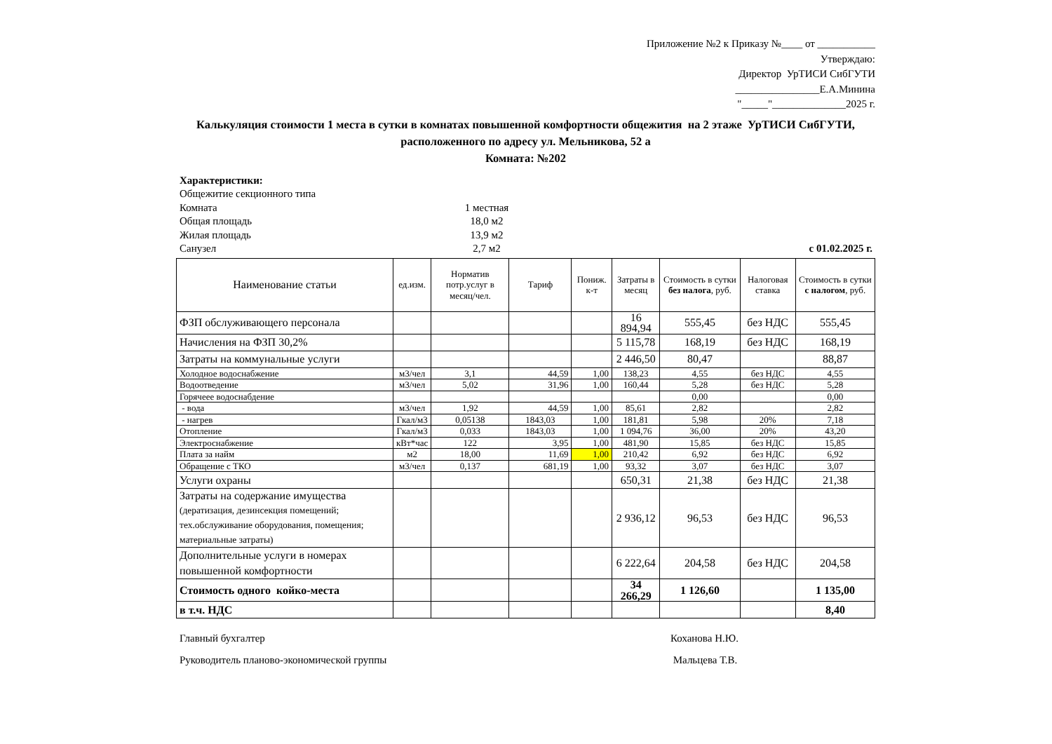Приложение №2 к Приказу №____ от ___________
Утверждаю:
Директор УрТИСИ СибГУТИ
________________Е.А.Минина
"_____"______________2025 г.
Калькуляция стоимости 1 места в сутки в комнатах повышенной комфортности общежития на 2 этаже УрТИСИ СибГУТИ,
расположенного по адресу ул. Мельникова, 52 а
Комната: №202
Характеристики:
Общежитие секционного типа
Комната 1 местная
Общая площадь 18,0 м2
Жилая площадь 13,9 м2
Санузел 2,7 м2 с 01.02.2025 г.
| Наименование статьи | ед.изм. | Норматив потр.услуг в месяц/чел. | Тариф | Пониж. к-т | Затраты в месяц | Стоимость в сутки без налога , руб. | Налоговая ставка | Стоимость в сутки с налогом , руб. |
| --- | --- | --- | --- | --- | --- | --- | --- | --- |
| ФЗП обслуживающего персонала | | | | | 16 894,94 | 555,45 | без НДС | 555,45 |
| Начисления на ФЗП 30,2% | | | | | 5 115,78 | 168,19 | без НДС | 168,19 |
| Затраты на коммунальные услуги | | | | | 2 446,50 | 80,47 | | 88,87 |
| Холодное водоснабжение | м3/чел | 3,1 | 44,59 | 1,00 | 138,23 | 4,55 | без НДС | 4,55 |
| Водоотведение | м3/чел | 5,02 | 31,96 | 1,00 | 160,44 | 5,28 | без НДС | 5,28 |
| Горячеее водоснабдение | | | | | | 0,00 | | 0,00 |
| - вода | м3/чел | 1,92 | 44,59 | 1,00 | 85,61 | 2,82 | | 2,82 |
| - нагрев | Гкал/м3 | 0,05138 | 1843,03 | 1,00 | 181,81 | 5,98 | 20% | 7,18 |
| Отопление | Гкал/м3 | 0,033 | 1843,03 | 1,00 | 1 094,76 | 36,00 | 20% | 43,20 |
| Электроснабжение | кВт*час | 122 | 3,95 | 1,00 | 481,90 | 15,85 | без НДС | 15,85 |
| Плата за найм | м2 | 18,00 | 11,69 | 1,00 | 210,42 | 6,92 | без НДС | 6,92 |
| Обращение с ТКО | м3/чел | 0,137 | 681,19 | 1,00 | 93,32 | 3,07 | без НДС | 3,07 |
| Услуги охраны | | | | | 650,31 | 21,38 | без НДС | 21,38 |
| Затраты на содержание имущества (дератизация, дезинсекция помещений; тех.обслуживание оборудования, помещения; материальные затраты) | | | | | 2 936,12 | 96,53 | без НДС | 96,53 |
| Дополнительные услуги в номерах повышенной комфортности | | | | | 6 222,64 | 204,58 | без НДС | 204,58 |
| Стоимость одного койко-места | | | | | 34 266,29 | 1 126,60 | | 1 135,00 |
| в т.ч. НДС | | | | | | | | 8,40 |
Главный бухгалтер Коханова Н.Ю.
Руководитель планово-экономической группы Мальцева Т.В.